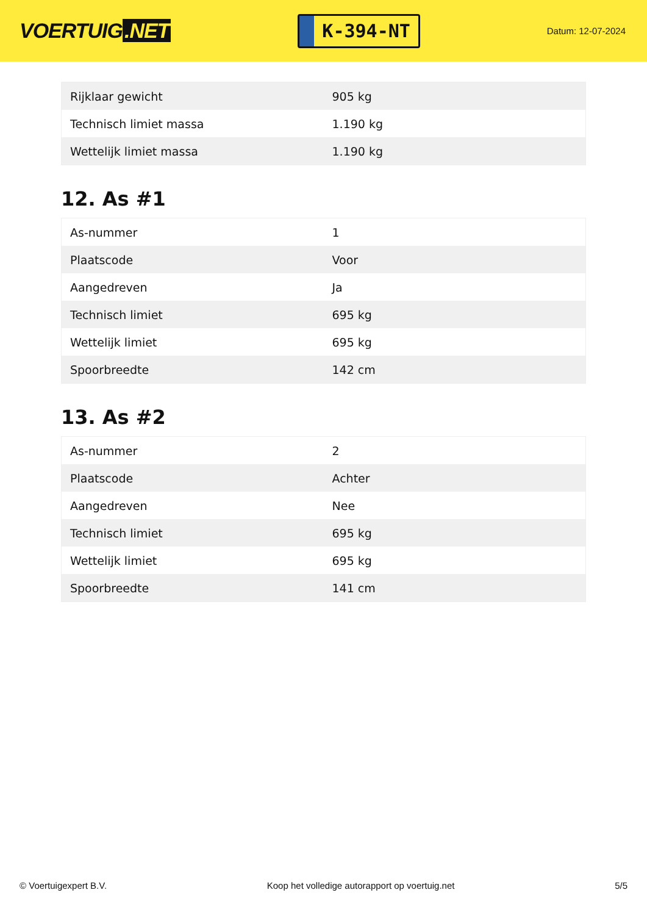VOERTUIG.NET
K-394-NT
Datum: 12-07-2024
| Rijklaar gewicht | 905 kg |
| Technisch limiet massa | 1.190 kg |
| Wettelijk limiet massa | 1.190 kg |
12. As #1
| As-nummer | 1 |
| Plaatscode | Voor |
| Aangedreven | Ja |
| Technisch limiet | 695 kg |
| Wettelijk limiet | 695 kg |
| Spoorbreedte | 142 cm |
13. As #2
| As-nummer | 2 |
| Plaatscode | Achter |
| Aangedreven | Nee |
| Technisch limiet | 695 kg |
| Wettelijk limiet | 695 kg |
| Spoorbreedte | 141 cm |
© Voertuigexpert B.V. Koop het volledige autorapport op voertuig.net 5/5